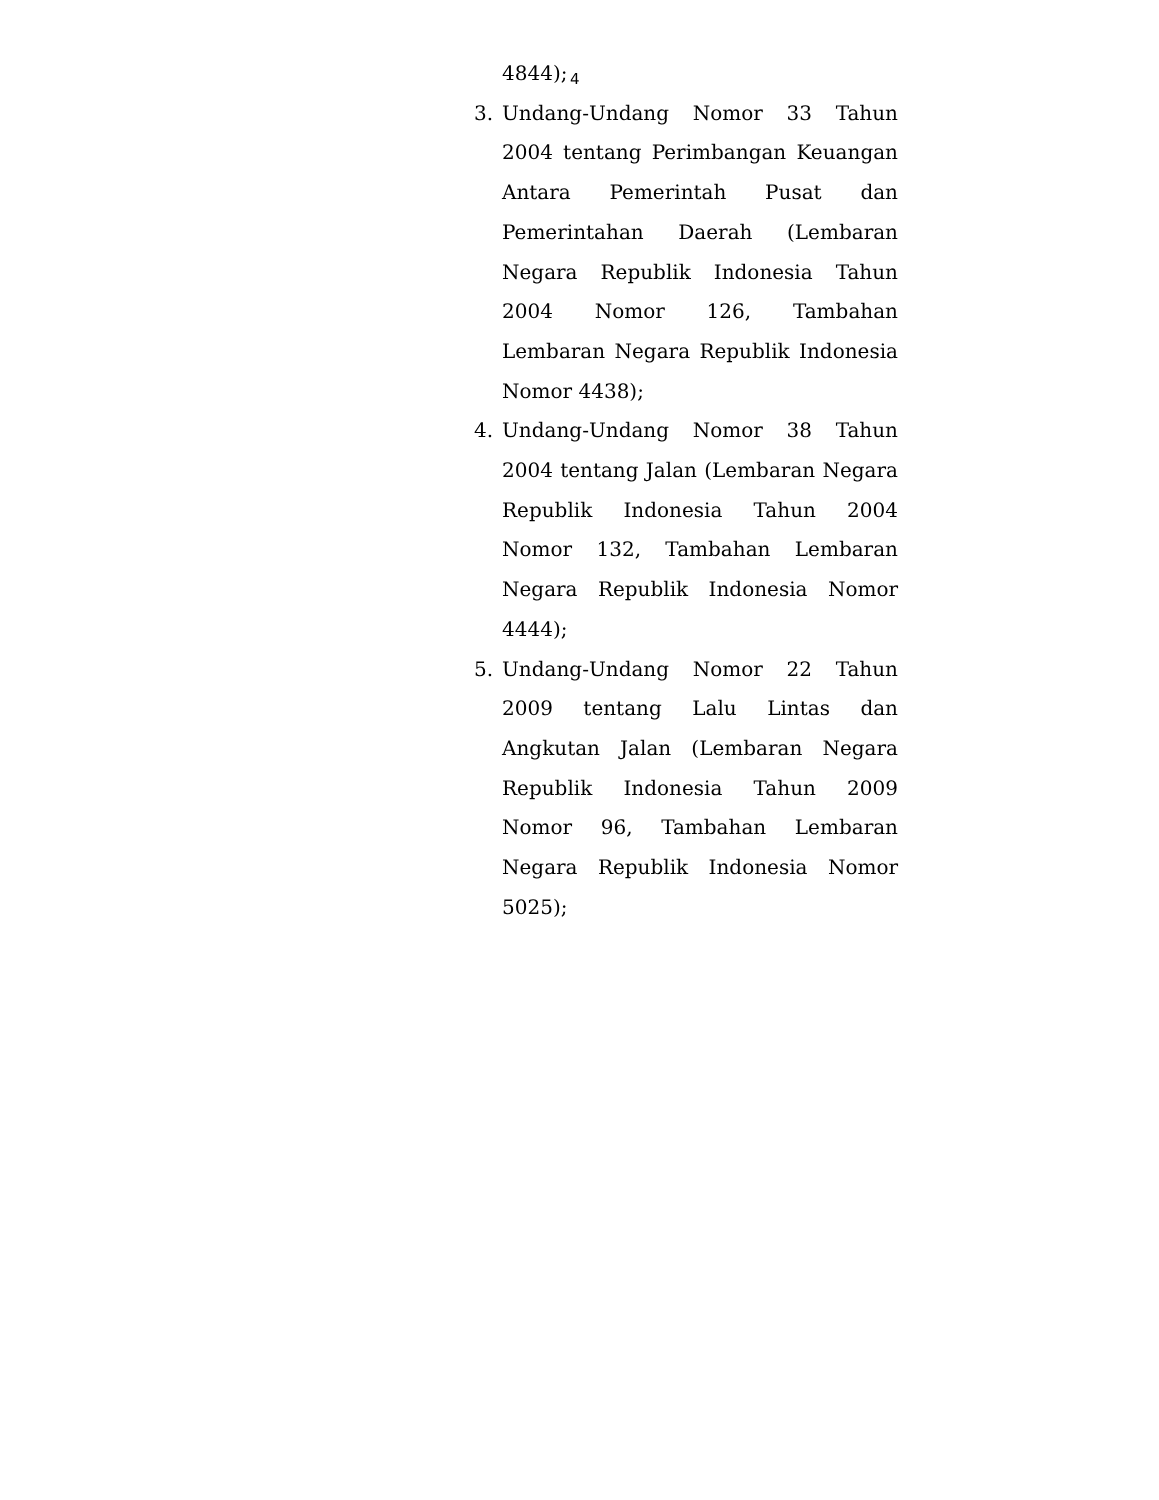4
4844);
3. Undang-Undang Nomor 33 Tahun 2004 tentang Perimbangan Keuangan Antara Pemerintah Pusat dan Pemerintahan Daerah (Lembaran Negara Republik Indonesia Tahun 2004 Nomor 126, Tambahan Lembaran Negara Republik Indonesia Nomor 4438);
4. Undang-Undang Nomor 38 Tahun 2004 tentang Jalan (Lembaran Negara Republik Indonesia Tahun 2004 Nomor 132, Tambahan Lembaran Negara Republik Indonesia Nomor 4444);
5. Undang-Undang Nomor 22 Tahun 2009 tentang Lalu Lintas dan Angkutan Jalan (Lembaran Negara Republik Indonesia Tahun 2009 Nomor 96, Tambahan Lembaran Negara Republik Indonesia Nomor 5025);